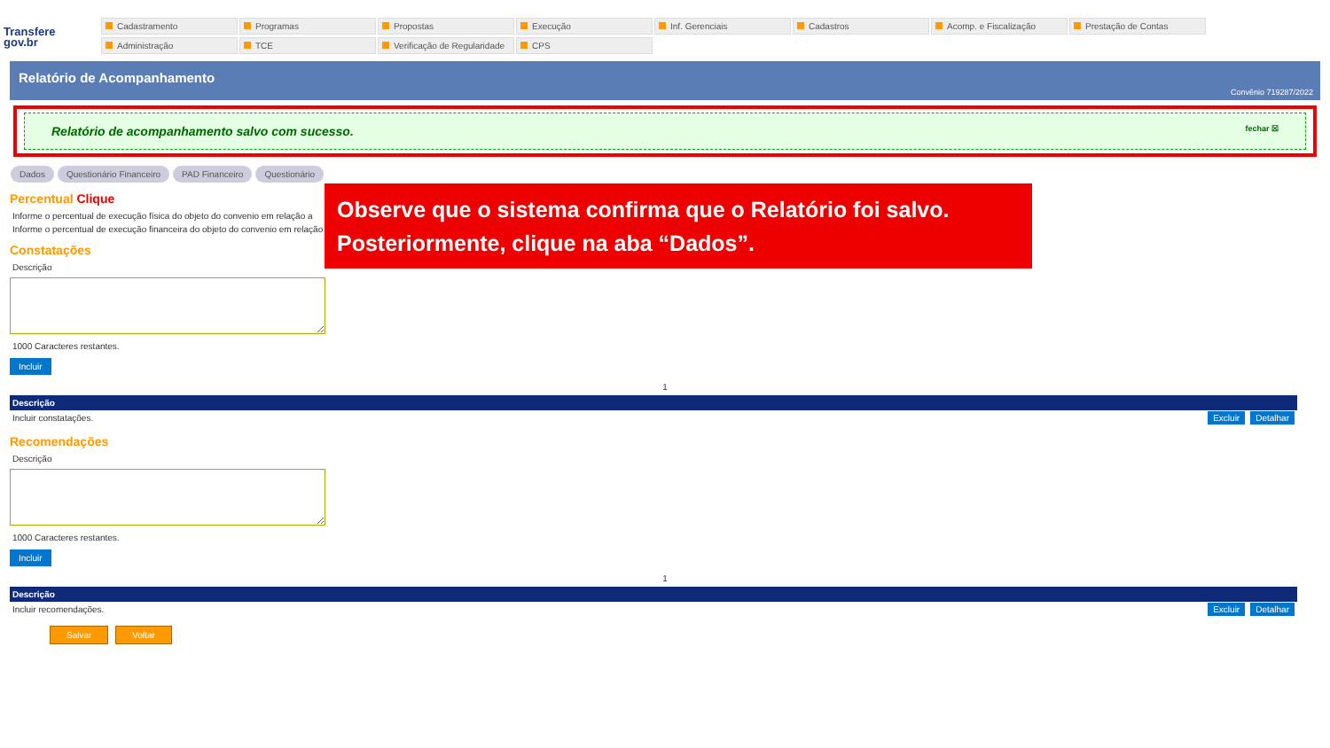Transfere
gov.br
Cadastramento
Programas
Propostas
Execução
Inf. Gerenciais
Cadastros
Acomp. e Fiscalização
Prestação de Contas
Administração
TCE
Verificação de Regularidade
CPS
Relatório de Acompanhamento
Convênio 719287/2022
Relatório de acompanhamento salvo com sucesso. fechar ☒
Dados Questionário Financeiro PAD Financeiro Questionário
Observe que o sistema confirma que o Relatório foi salvo.
Posteriormente, clique na aba “Dados”.
Percentual Clique
Informe o percentual de execução física do objeto do convenio em relação a
Informe o percentual de execução financeira do objeto do convenio em relação
Constatações
Descrição
1000 Caracteres restantes.
Incluir
1
| Descrição | |
| --- | --- |
| Incluir constatações. | Excluir Detalhar |
Recomendações
Descrição
1000 Caracteres restantes.
Incluir
1
| Descrição | |
| --- | --- |
| Incluir recomendações. | Excluir Detalhar |
Salvar Voltar